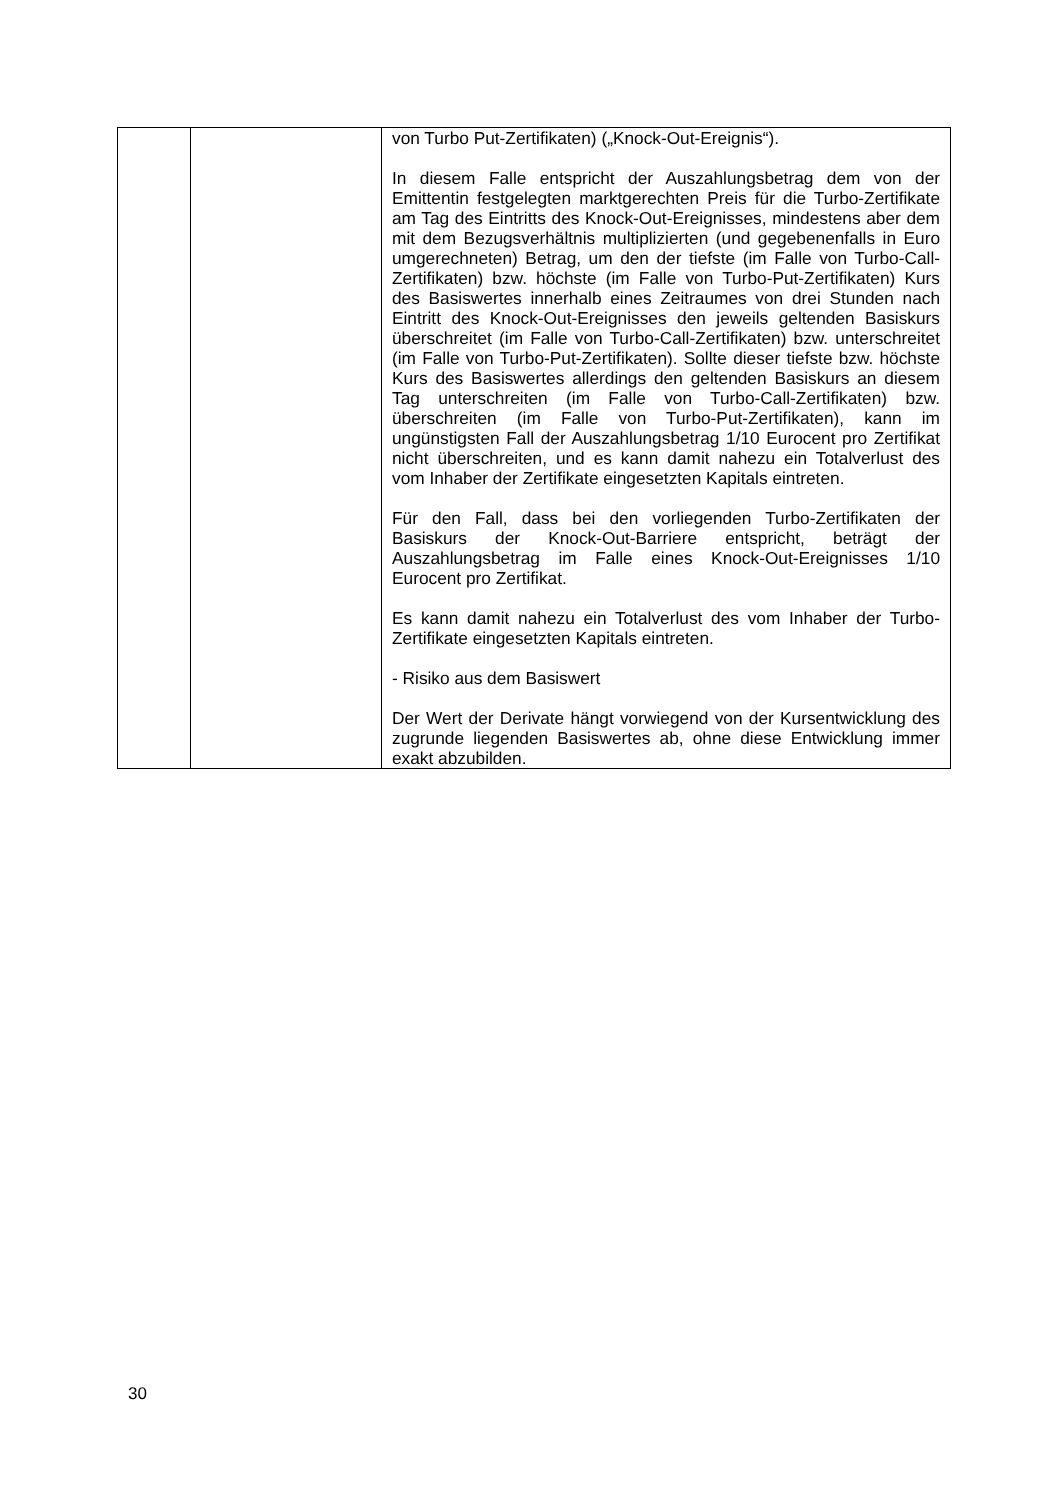| | | von Turbo Put-Zertifikaten) („Knock-Out-Ereignis“). In diesem Falle entspricht der Auszahlungsbetrag dem von der Emittentin festgelegten marktgerechten Preis für die Turbo-Zertifikate am Tag des Eintritts des Knock-Out-Ereignisses, mindestens aber dem mit dem Bezugsverhältnis multiplizierten (und gegebenenfalls in Euro umgerechneten) Betrag, um den der tiefste (im Falle von Turbo-Call-Zertifikaten) bzw. höchste (im Falle von Turbo-Put-Zertifikaten) Kurs des Basiswertes innerhalb eines Zeitraumes von drei Stunden nach Eintritt des Knock-Out-Ereignisses den jeweils geltenden Basiskurs überschreitet (im Falle von Turbo-Call-Zertifikaten) bzw. unterschreitet (im Falle von Turbo-Put-Zertifikaten). Sollte dieser tiefste bzw. höchste Kurs des Basiswertes allerdings den geltenden Basiskurs an diesem Tag unterschreiten (im Falle von Turbo-Call-Zertifikaten) bzw. überschreiten (im Falle von Turbo-Put-Zertifikaten), kann im ungünstigsten Fall der Auszahlungsbetrag 1/10 Eurocent pro Zertifikat nicht überschreiten, und es kann damit nahezu ein Totalverlust des vom Inhaber der Zertifikate eingesetzten Kapitals eintreten. Für den Fall, dass bei den vorliegenden Turbo-Zertifikaten der Basiskurs der Knock-Out-Barriere entspricht, beträgt der Auszahlungsbetrag im Falle eines Knock-Out-Ereignisses 1/10 Eurocent pro Zertifikat. Es kann damit nahezu ein Totalverlust des vom Inhaber der Turbo-Zertifikate eingesetzten Kapitals eintreten. - Risiko aus dem Basiswert Der Wert der Derivate hängt vorwiegend von der Kursentwicklung des zugrunde liegenden Basiswertes ab, ohne diese Entwicklung immer exakt abzubilden. |
30